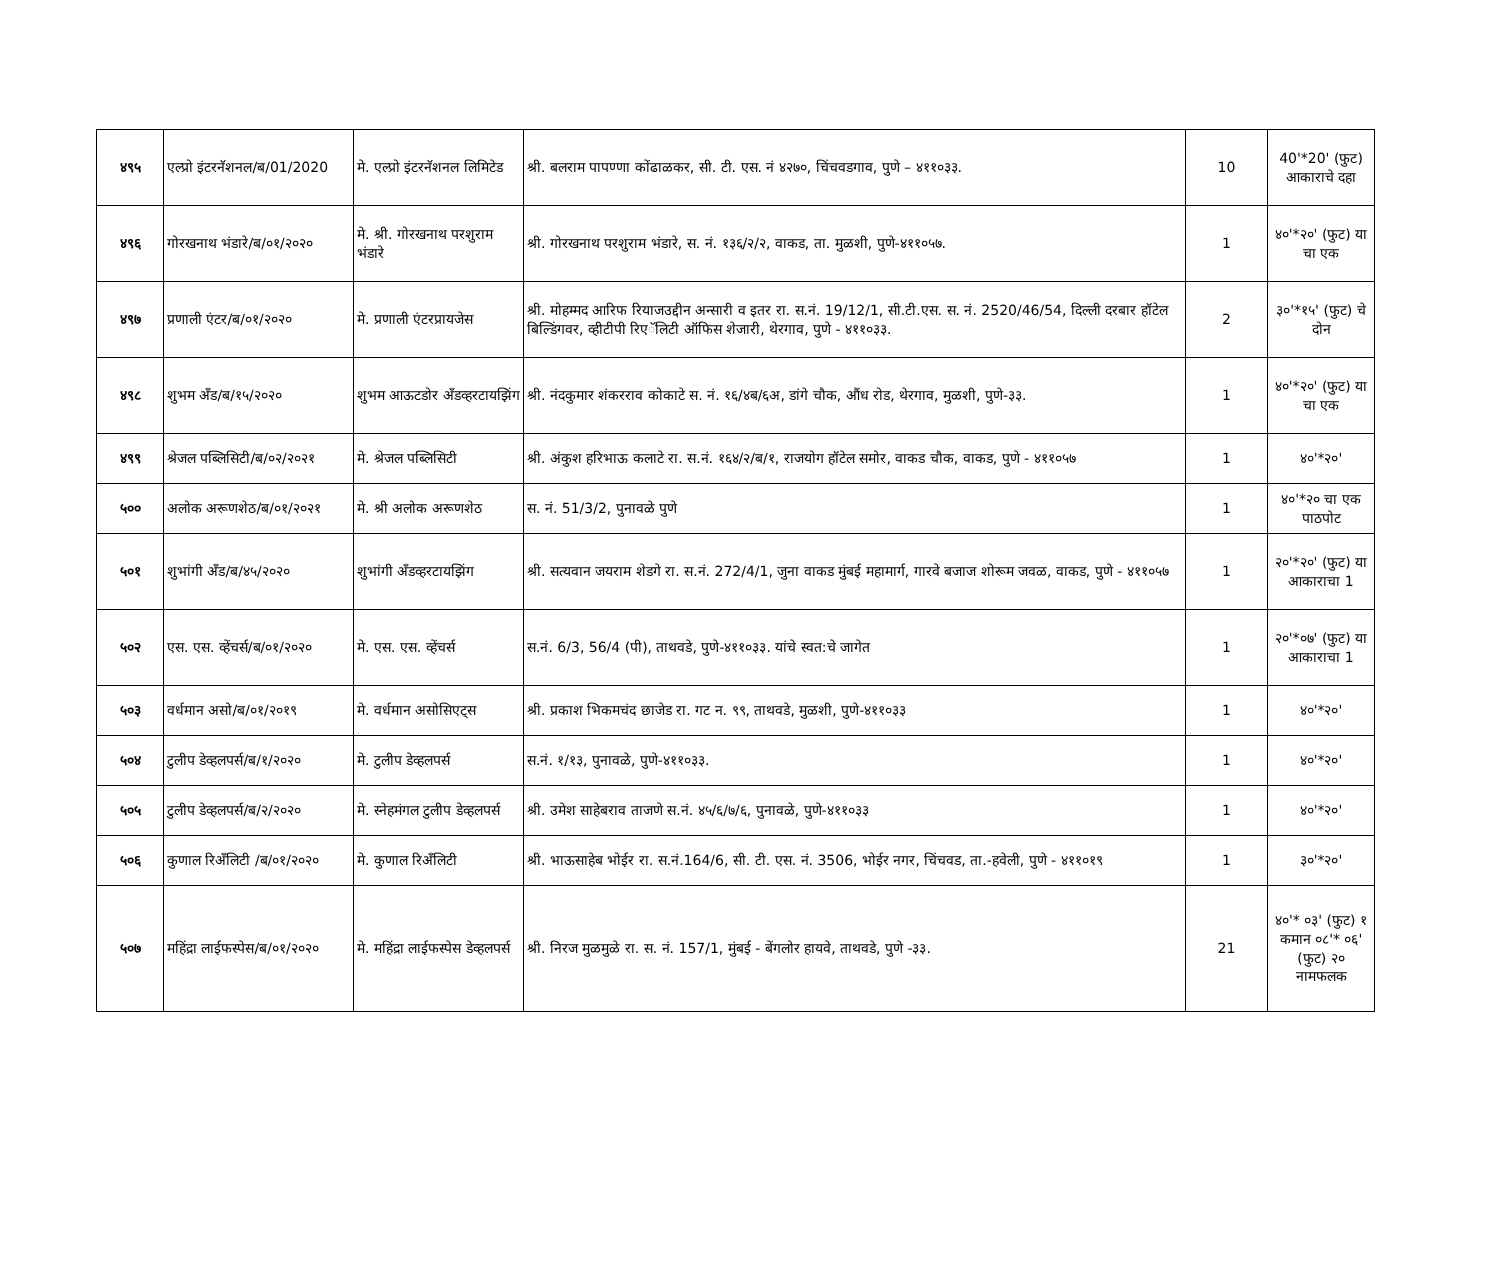| ४९५ | एल्प्रो इंटरनॅशनल/ब/01/2020 | मे. एल्प्रो इंटरनॅशनल लिमिटेड | श्री. बलराम पापण्णा कोंढाळकर, सी. टी. एस. नं ४२७०, चिंचवडगाव, पुणे – ४११०३३. | 10 | 40'*20' (फुट) आकाराचे दहा |
| ४९६ | गोरखनाथ भंडारे/ब/०१/२०२० | मे. श्री. गोरखनाथ परशुराम भंडारे | श्री. गोरखनाथ परशुराम भंडारे, स. नं. १३६/२/२, वाकड, ता. मुळशी, पुणे-४११०५७. | 1 | ४०'*२०' (फुट) या चा एक |
| ४९७ | प्रणाली एंटर/ब/०१/२०२० | मे. प्रणाली एंटरप्रायजेस | श्री. मोहम्मद आरिफ रियाजउद्दीन अन्सारी व इतर रा. स.नं. 19/12/1, सी.टी.एस. स. नं. 2520/46/54, दिल्ली दरबार हॉटेल बिल्डिंगवर, व्हीटीपी रिएॅलिटी ऑफिस शेजारी, थेरगाव, पुणे - ४११०३३. | 2 | ३०'*१५' (फुट) चे दोन |
| ४९८ | शुभम अँड/ब/१५/२०२० | शुभम आऊटडोर अँडव्हरटायझिंग | श्री. नंदकुमार शंकरराव कोकाटे स. नं. १६/४ब/६अ, डांगे चौक, औंध रोड, थेरगाव, मुळशी, पुणे-३३. | 1 | ४०'*२०' (फुट) या चा एक |
| ४९९ | श्रेजल पब्लिसिटी/ब/०२/२०२१ | मे. श्रेजल पब्लिसिटी | श्री. अंकुश हरिभाऊ कलाटे रा. स.नं. १६४/२/ब/१, राजयोग हॉटेल समोर, वाकड चौक, वाकड, पुणे - ४११०५७ | 1 | ४०'*२०' |
| ५०० | अलोक अरूणशेठ/ब/०१/२०२१ | मे. श्री अलोक अरूणशेठ | स. नं. 51/3/2, पुनावळे पुणे | 1 | ४०'*२० चा एक पाठपोट |
| ५०१ | शुभांगी अँड/ब/४५/२०२० | शुभांगी अँडव्हरटायझिंग | श्री. सत्यवान जयराम शेडगे रा. स.नं. 272/4/1, जुना वाकड मुंबई महामार्ग, गारवे बजाज शोरूम जवळ, वाकड, पुणे - ४११०५७ | 1 | २०'*२०' (फुट) या आकाराचा 1 |
| ५०२ | एस. एस. व्हेंचर्स/ब/०१/२०२० | मे. एस. एस. व्हेंचर्स | स.नं. 6/3, 56/4 (पी), ताथवडे, पुणे-४११०३३. यांचे स्वत:चे जागेत | 1 | २०'*०७' (फुट) या आकाराचा 1 |
| ५०३ | वर्धमान असो/ब/०१/२०१९ | मे. वर्धमान असोसिएट्स | श्री. प्रकाश भिकमचंद छाजेड रा. गट न. ९९, ताथवडे, मुळशी, पुणे-४११०३३ | 1 | ४०'*२०' |
| ५०४ | टुलीप डेव्हलपर्स/ब/१/२०२० | मे. टुलीप डेव्हलपर्स | स.नं. १/१३, पुनावळे, पुणे-४११०३३. | 1 | ४०'*२०' |
| ५०५ | टुलीप डेव्हलपर्स/ब/२/२०२० | मे. स्नेहमंगल टुलीप डेव्हलपर्स | श्री. उमेश साहेबराव ताजणे स.नं. ४५/६/७/६, पुनावळे, पुणे-४११०३३ | 1 | ४०'*२०' |
| ५०६ | कुणाल रिअँलिटी /ब/०१/२०२० | मे. कुणाल रिअँलिटी | श्री. भाऊसाहेब भोईर रा. स.नं.164/6, सी. टी. एस. नं. 3506, भोईर नगर, चिंचवड, ता.-हवेली, पुणे - ४११०१९ | 1 | ३०'*२०' |
| ५०७ | महिंद्रा लाईफस्पेस/ब/०१/२०२० | मे. महिंद्रा लाईफस्पेस डेव्हलपर्स | श्री. निरज मुळमुळे रा. स. नं. 157/1, मुंबई - बेंगलोर हायवे, ताथवडे, पुणे -३३. | 21 | ४०'* ०३' (फुट) १ कमान ०८'* ०६' (फुट) २० नामफलक |